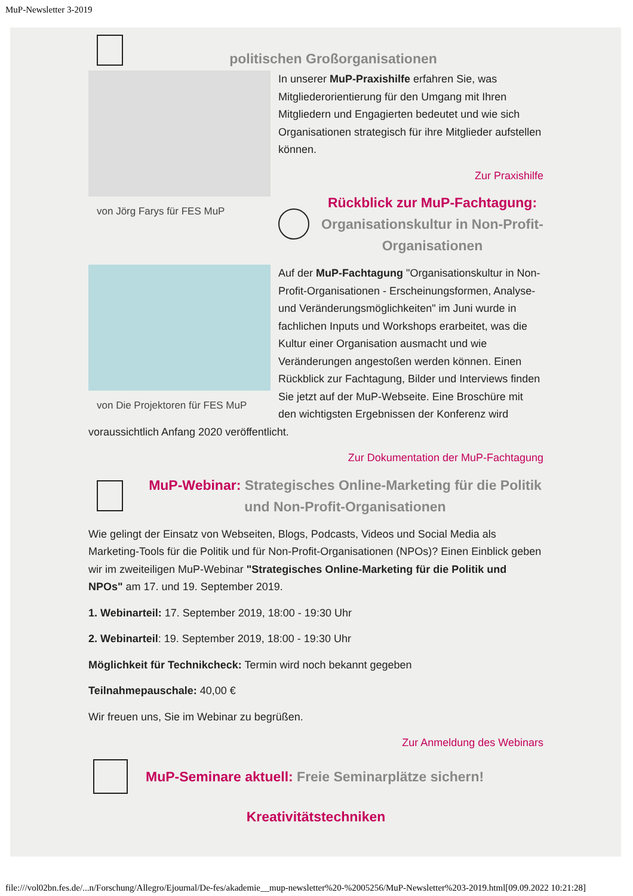MuP-Newsletter 3-2019
politischen Großorganisationen
von Jörg Farys für FES MuP
In unserer MuP-Praxishilfe erfahren Sie, was Mitgliederorientierung für den Umgang mit Ihren Mitgliedern und Engagierten bedeutet und wie sich Organisationen strategisch für ihre Mitglieder aufstellen können.
Zur Praxishilfe
Rückblick zur MuP-Fachtagung:
Organisationskultur in Non-Profit-Organisationen
von Die Projektoren für FES MuP
Auf der MuP-Fachtagung "Organisationskultur in Non-Profit-Organisationen - Erscheinungsformen, Analyse- und Veränderungsmöglichkeiten" im Juni wurde in fachlichen Inputs und Workshops erarbeitet, was die Kultur einer Organisation ausmacht und wie Veränderungen angestoßen werden können. Einen Rückblick zur Fachtagung, Bilder und Interviews finden Sie jetzt auf der MuP-Webseite. Eine Broschüre mit den wichtigsten Ergebnissen der Konferenz wird voraussichtlich Anfang 2020 veröffentlicht.
Zur Dokumentation der MuP-Fachtagung
MuP-Webinar: Strategisches Online-Marketing für die Politik und Non-Profit-Organisationen
Wie gelingt der Einsatz von Webseiten, Blogs, Podcasts, Videos und Social Media als Marketing-Tools für die Politik und für Non-Profit-Organisationen (NPOs)? Einen Einblick geben wir im zweiteiligen MuP-Webinar "Strategisches Online-Marketing für die Politik und NPOs" am 17. und 19. September 2019.
1. Webinarteil: 17. September 2019, 18:00 - 19:30 Uhr
2. Webinarteil: 19. September 2019, 18:00 - 19:30 Uhr
Möglichkeit für Technikcheck: Termin wird noch bekannt gegeben
Teilnahmepauschale: 40,00 €
Wir freuen uns, Sie im Webinar zu begrüßen.
Zur Anmeldung des Webinars
MuP-Seminare aktuell: Freie Seminarplätze sichern!
Kreativitätstechniken
file:///vol02bn.fes.de/...n/Forschung/Allegro/Ejournal/De-fes/akademie__mup-newsletter%20-%2005256/MuP-Newsletter%203-2019.html[09.09.2022 10:21:28]